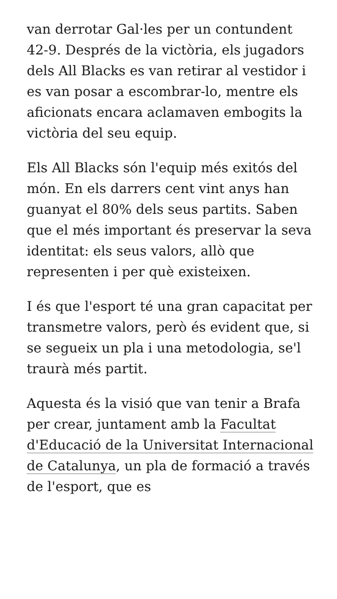van derrotar Gal·les per un contundent 42-9. Després de la victòria, els jugadors dels All Blacks es van retirar al vestidor i es van posar a escombrar-lo, mentre els aficionats encara aclamaven embogits la victòria del seu equip.
Els All Blacks són l'equip més exitós del món. En els darrers cent vint anys han guanyat el 80% dels seus partits. Saben que el més important és preservar la seva identitat: els seus valors, allò que representen i per què existeixen.
I és que l'esport té una gran capacitat per transmetre valors, però és evident que, si se segueix un pla i una metodologia, se'l traurà més partit.
Aquesta és la visió que van tenir a Brafa per crear, juntament amb la Facultat d'Educació de la Universitat Internacional de Catalunya, un pla de formació a través de l'esport, que es